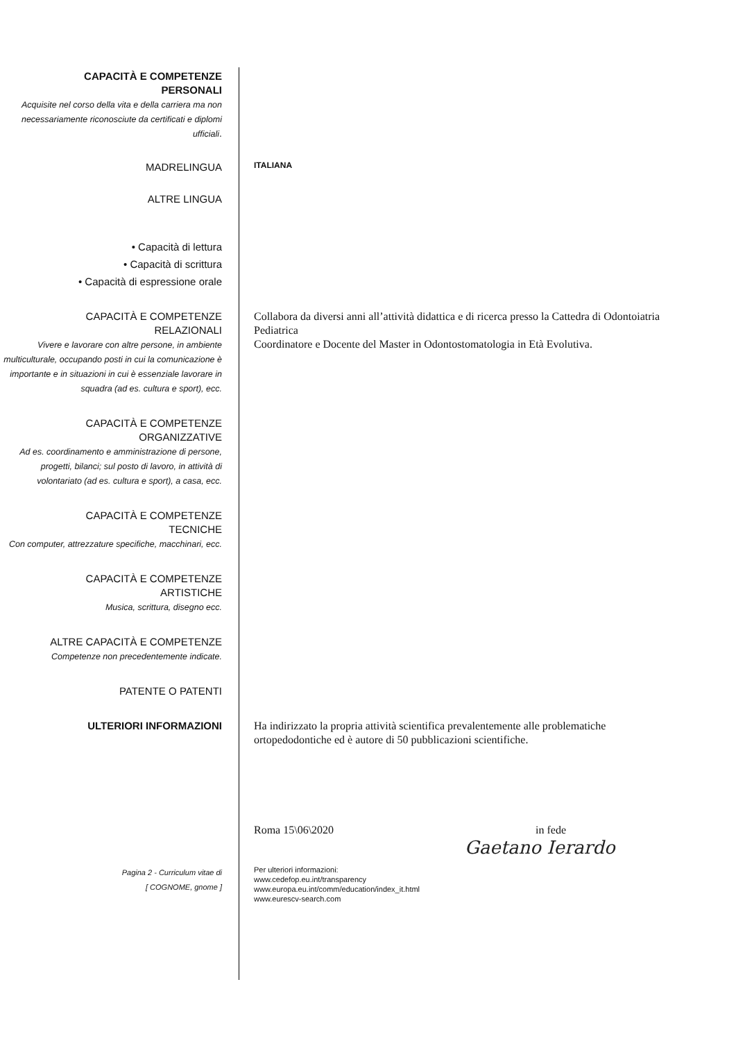CAPACITÀ E COMPETENZE
PERSONALI
Acquisite nel corso della vita e della carriera ma non necessariamente riconosciute da certificati e diplomi ufficiali.
MADRELINGUA
ITALIANA
ALTRE LINGUA
• Capacità di lettura
• Capacità di scrittura
• Capacità di espressione orale
CAPACITÀ E COMPETENZE
RELAZIONALI
Vivere e lavorare con altre persone, in ambiente multiculturale, occupando posti in cui la comunicazione è importante e in situazioni in cui è essenziale lavorare in squadra (ad es. cultura e sport), ecc.
Collabora da diversi anni all’attività didattica e di ricerca presso la Cattedra di Odontoiatria Pediatrica
Coordinatore e Docente del Master in Odontostomatologia in Età Evolutiva.
CAPACITÀ E COMPETENZE
ORGANIZZATIVE
Ad es. coordinamento e amministrazione di persone, progetti, bilanci; sul posto di lavoro, in attività di volontariato (ad es. cultura e sport), a casa, ecc.
CAPACITÀ E COMPETENZE
TECNICHE
Con computer, attrezzature specifiche, macchinari, ecc.
CAPACITÀ E COMPETENZE
ARTISTICHE
Musica, scrittura, disegno ecc.
ALTRE CAPACITÀ E COMPETENZE
Competenze non precedentemente indicate.
PATENTE O PATENTI
ULTERIORI INFORMAZIONI Ha indirizzato la propria attività scientifica prevalentemente alle problematiche ortopedodontiche ed è autore di 50 pubblicazioni scientifiche.
Roma 15\06\2020 in fede
Gaetano Ierardo
Pagina 2 - Curriculum vitae di
[ COGNOME, gnome ]
Per ulteriori informazioni:
www.cedefop.eu.int/transparency
www.europa.eu.int/comm/education/index_it.html
www.eurescv-search.com